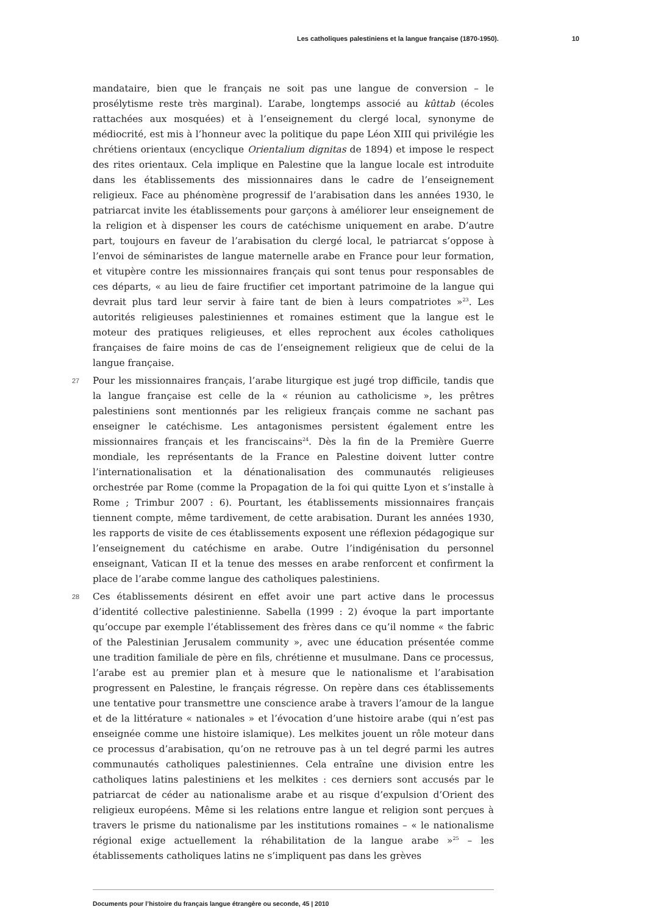Les catholiques palestiniens et la langue française (1870-1950). 10
mandataire, bien que le français ne soit pas une langue de conversion – le prosélytisme reste très marginal). L’arabe, longtemps associé au kûttab (écoles rattachées aux mosquées) et à l’enseignement du clergé local, synonyme de médiocrité, est mis à l’honneur avec la politique du pape Léon XIII qui privilégie les chrétiens orientaux (encyclique Orientalium dignitas de 1894) et impose le respect des rites orientaux. Cela implique en Palestine que la langue locale est introduite dans les établissements des missionnaires dans le cadre de l’enseignement religieux. Face au phénomène progressif de l’arabisation dans les années 1930, le patriarcat invite les établissements pour garçons à améliorer leur enseignement de la religion et à dispenser les cours de catéchisme uniquement en arabe. D’autre part, toujours en faveur de l’arabisation du clergé local, le patriarcat s’oppose à l’envoi de séminaristes de langue maternelle arabe en France pour leur formation, et vitupère contre les missionnaires français qui sont tenus pour responsables de ces départs, « au lieu de faire fructifier cet important patrimoine de la langue qui devrait plus tard leur servir à faire tant de bien à leurs compatriotes »<sup>23</sup>. Les autorités religieuses palestiniennes et romaines estiment que la langue est le moteur des pratiques religieuses, et elles reprochent aux écoles catholiques françaises de faire moins de cas de l’enseignement religieux que de celui de la langue française.
27 Pour les missionnaires français, l’arabe liturgique est jugé trop difficile, tandis que la langue française est celle de la « réunion au catholicisme », les prêtres palestiniens sont mentionnés par les religieux français comme ne sachant pas enseigner le catéchisme. Les antagonismes persistent également entre les missionnaires français et les franciscains<sup>24</sup>. Dès la fin de la Première Guerre mondiale, les représentants de la France en Palestine doivent lutter contre l’internationalisation et la dénationalisation des communautés religieuses orchestrée par Rome (comme la Propagation de la foi qui quitte Lyon et s’installe à Rome ; Trimbur 2007 : 6). Pourtant, les établissements missionnaires français tiennent compte, même tardivement, de cette arabisation. Durant les années 1930, les rapports de visite de ces établissements exposent une réflexion pédagogique sur l’enseignement du catéchisme en arabe. Outre l’indigénisation du personnel enseignant, Vatican II et la tenue des messes en arabe renforcent et confirment la place de l’arabe comme langue des catholiques palestiniens.
28 Ces établissements désirent en effet avoir une part active dans le processus d’identité collective palestinienne. Sabella (1999 : 2) évoque la part importante qu’occupe par exemple l’établissement des frères dans ce qu’il nomme « the fabric of the Palestinian Jerusalem community », avec une éducation présentée comme une tradition familiale de père en fils, chrétienne et musulmane. Dans ce processus, l’arabe est au premier plan et à mesure que le nationalisme et l’arabisation progressent en Palestine, le français régresse. On repère dans ces établissements une tentative pour transmettre une conscience arabe à travers l’amour de la langue et de la littérature « nationales » et l’évocation d’une histoire arabe (qui n’est pas enseignée comme une histoire islamique). Les melkites jouent un rôle moteur dans ce processus d’arabisation, qu’on ne retrouve pas à un tel degré parmi les autres communautés catholiques palestiniennes. Cela entraîne une division entre les catholiques latins palestiniens et les melkites : ces derniers sont accusés par le patriarcat de céder au nationalisme arabe et au risque d’expulsion d’Orient des religieux européens. Même si les relations entre langue et religion sont perçues à travers le prisme du nationalisme par les institutions romaines – « le nationalisme régional exige actuellement la réhabilitation de la langue arabe »<sup>25</sup> – les établissements catholiques latins ne s’impliquent pas dans les grèves
Documents pour l’histoire du français langue étrangère ou seconde, 45 | 2010